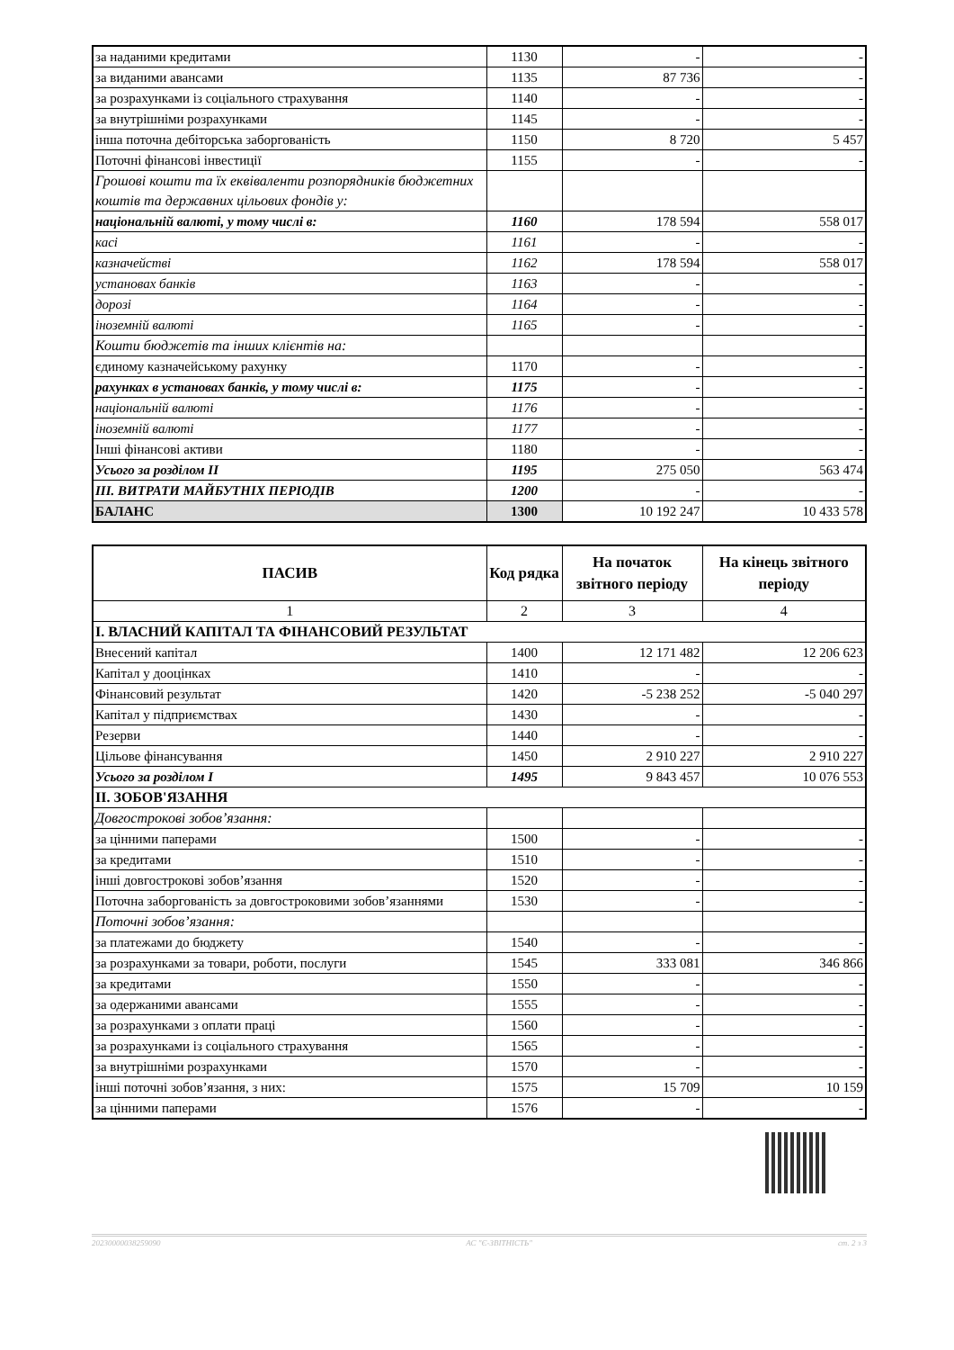| за наданими кредитами | 1130 | - | - |
| за виданими авансами | 1135 | 87 736 | - |
| за розрахунками із соціального страхування | 1140 | - | - |
| за внутрішніми розрахунками | 1145 | - | - |
| інша поточна дебіторська заборгованість | 1150 | 8 720 | 5 457 |
| Поточні фінансові інвестиції | 1155 | - | - |
| Грошові кошти та їх еквіваленти розпорядників бюджетних коштів та державних цільових фондів у: | | | |
| національній валюті, у тому числі в: | 1160 | 178 594 | 558 017 |
| касі | 1161 | - | - |
| казначействі | 1162 | 178 594 | 558 017 |
| установах банків | 1163 | - | - |
| дорозі | 1164 | - | - |
| іноземній валюті | 1165 | - | - |
| Кошти бюджетів та інших клієнтів на: | | | |
| єдиному казначейському рахунку | 1170 | - | - |
| рахунках в установах банків, у тому числі в: | 1175 | - | - |
| національній валюті | 1176 | - | - |
| іноземній валюті | 1177 | - | - |
| Інші фінансові активи | 1180 | - | - |
| Усього за розділом II | 1195 | 275 050 | 563 474 |
| III. ВИТРАТИ МАЙБУТНІХ ПЕРІОДІВ | 1200 | - | - |
| БАЛАНС | 1300 | 10 192 247 | 10 433 578 |
| ПАСИВ | Код рядка | На початок звітного періоду | На кінець звітного періоду |
| --- | --- | --- | --- |
| 1 | 2 | 3 | 4 |
| I. ВЛАСНИЙ КАПІТАЛ ТА ФІНАНСОВИЙ РЕЗУЛЬТАТ | | | |
| Внесений капітал | 1400 | 12 171 482 | 12 206 623 |
| Капітал у дооцінках | 1410 | - | - |
| Фінансовий результат | 1420 | -5 238 252 | -5 040 297 |
| Капітал у підприємствах | 1430 | - | - |
| Резерви | 1440 | - | - |
| Цільове фінансування | 1450 | 2 910 227 | 2 910 227 |
| Усього за розділом I | 1495 | 9 843 457 | 10 076 553 |
| II. ЗОБОВ'ЯЗАННЯ | | | |
| Довгострокові зобов’язання: | | | |
| за цінними паперами | 1500 | - | - |
| за кредитами | 1510 | - | - |
| інші довгострокові зобов’язання | 1520 | - | - |
| Поточна заборгованість за довгостроковими зобов’язаннями | 1530 | - | - |
| Поточні зобов’язання: | | | |
| за платежами до бюджету | 1540 | - | - |
| за розрахунками за товари, роботи, послуги | 1545 | 333 081 | 346 866 |
| за кредитами | 1550 | - | - |
| за одержаними авансами | 1555 | - | - |
| за розрахунками з оплати праці | 1560 | - | - |
| за розрахунками із соціального страхування | 1565 | - | - |
| за внутрішніми розрахунками | 1570 | - | - |
| інші поточні зобов’язання, з них: | 1575 | 15 709 | 10 159 |
| за цінними паперами | 1576 | - | - |
20230000038259090 АС "Є-ЗВІТНІСТЬ" ст. 2 з 3